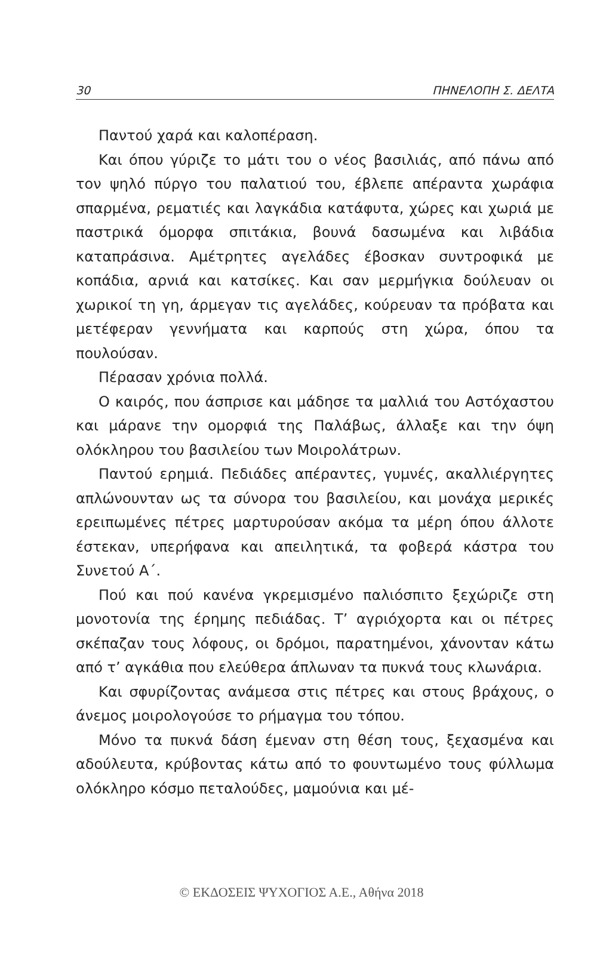30 ΠΗΝΕΛΟΠΗ Σ. ΔΕΛΤΑ
Παντού χαρά και καλοπέραση.
Και όπου γύριζε το μάτι του ο νέος βασιλιάς, από πάνω από τον ψηλό πύργο του παλατιού του, έβλεπε απέραντα χωράφια σπαρμένα, ρεματιές και λαγκάδια κατάφυτα, χώρες και χωριά με παστρικά όμορφα σπιτάκια, βουνά δασωμένα και λιβάδια καταπράσινα. Αμέτρητες αγελάδες έβοσκαν συντροφικά με κοπάδια, αρνιά και κατσίκες. Και σαν μερμήγκια δούλευαν οι χωρικοί τη γη, άρμεγαν τις αγελάδες, κούρευαν τα πρόβατα και μετέφεραν γεννήματα και καρπούς στη χώρα, όπου τα πουλούσαν.
Πέρασαν χρόνια πολλά.
Ο καιρός, που άσπρισε και μάδησε τα μαλλιά του Αστόχαστου και μάρανε την ομορφιά της Παλάβως, άλλαξε και την όψη ολόκληρου του βασιλείου των Μοιρολάτρων.
Παντού ερημιά. Πεδιάδες απέραντες, γυμνές, ακαλλιέργητες απλώνουνταν ως τα σύνορα του βασιλείου, και μονάχα μερικές ερειπωμένες πέτρες μαρτυρούσαν ακόμα τα μέρη όπου άλλοτε έστεκαν, υπερήφανα και απειλητικά, τα φοβερά κάστρα του Συνετού Α΄.
Πού και πού κανένα γκρεμισμένο παλιόσπιτο ξεχώριζε στη μονοτονία της έρημης πεδιάδας. Τ’ αγριόχορτα και οι πέτρες σκέπαζαν τους λόφους, οι δρόμοι, παρατημένοι, χάνονταν κάτω από τ’ αγκάθια που ελεύθερα άπλωναν τα πυκνά τους κλωνάρια.
Και σφυρίζοντας ανάμεσα στις πέτρες και στους βράχους, ο άνεμος μοιρολογούσε το ρήμαγμα του τόπου.
Μόνο τα πυκνά δάση έμεναν στη θέση τους, ξεχασμένα και αδούλευτα, κρύβοντας κάτω από το φουντωμένο τους φύλλωμα ολόκληρο κόσμο πεταλούδες, μαμούνια και μέ-
© ΕΚΔΟΣΕΙΣ ΨΥΧΟΓΙΟΣ Α.Ε., Αθήνα 2018